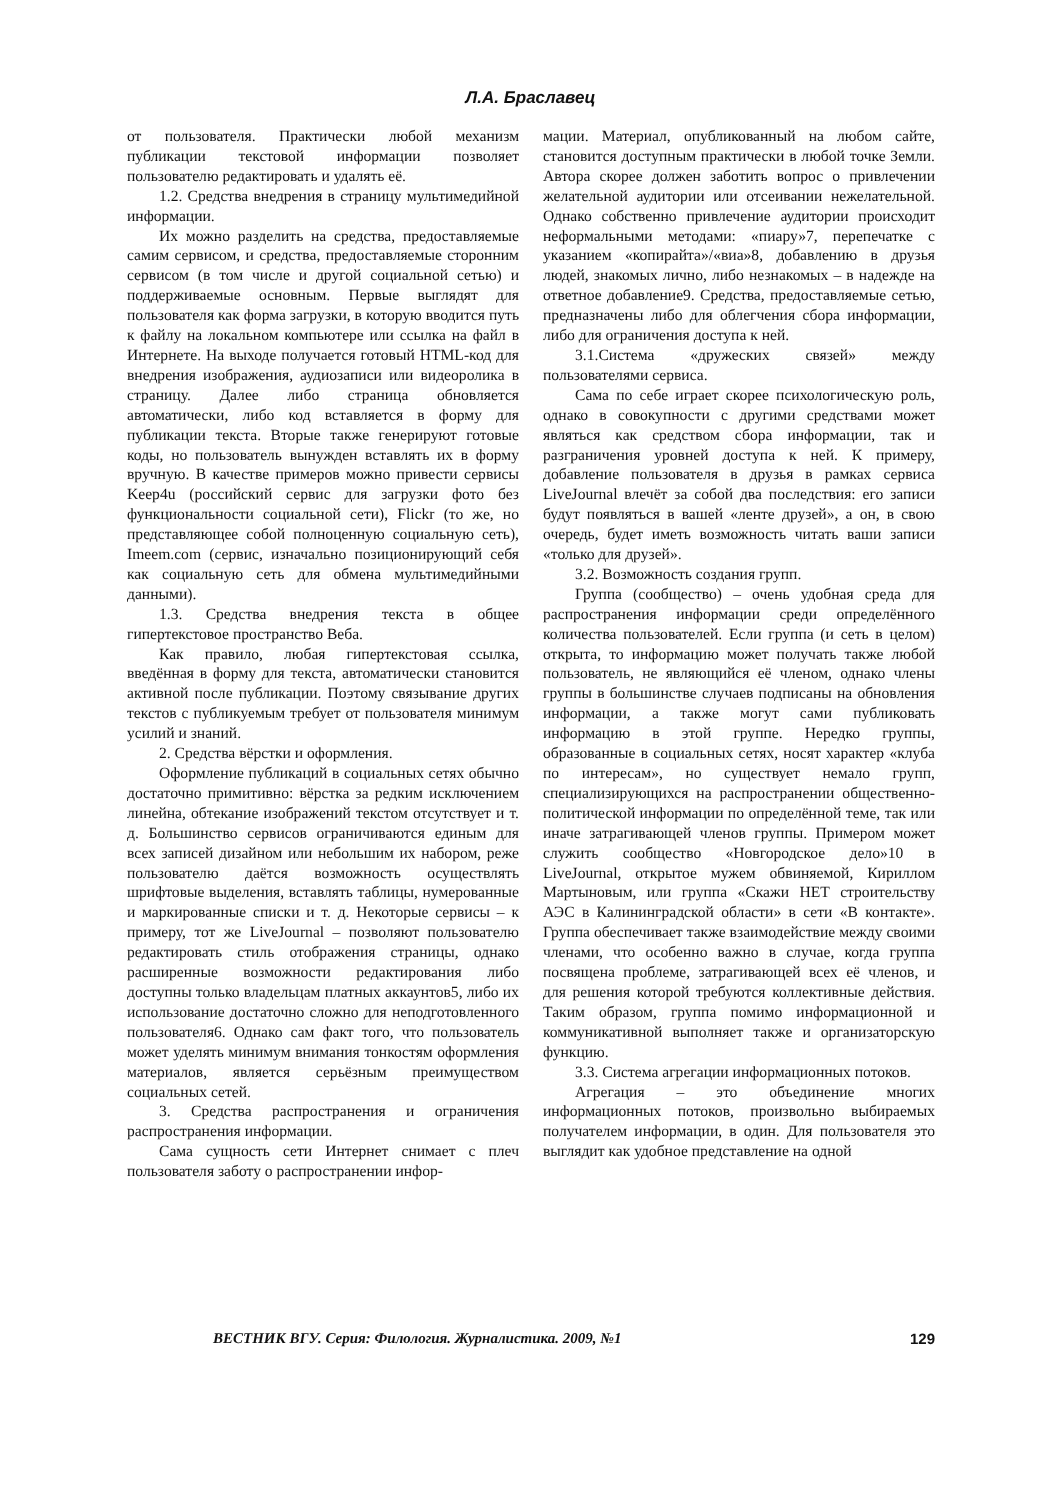Л.А. Браславец
от пользователя. Практически любой механизм публикации текстовой информации позволяет пользователю редактировать и удалять её.
1.2. Средства внедрения в страницу мультимедийной информации.
Их можно разделить на средства, предоставляемые самим сервисом, и средства, предоставляемые сторонним сервисом (в том числе и другой социальной сетью) и поддерживаемые основным. Первые выглядят для пользователя как форма загрузки, в которую вводится путь к файлу на локальном компьютере или ссылка на файл в Интернете. На выходе получается готовый HTML-код для внедрения изображения, аудиозаписи или видеоролика в страницу. Далее либо страница обновляется автоматически, либо код вставляется в форму для публикации текста. Вторые также генерируют готовые коды, но пользователь вынужден вставлять их в форму вручную. В качестве примеров можно привести сервисы Keep4u (российский сервис для загрузки фото без функциональности социальной сети), Flickr (то же, но представляющее собой полноценную социальную сеть), Imeem.com (сервис, изначально позиционирующий себя как социальную сеть для обмена мультимедийными данными).
1.3. Средства внедрения текста в общее гипертекстовое пространство Веба.
Как правило, любая гипертекстовая ссылка, введённая в форму для текста, автоматически становится активной после публикации. Поэтому связывание других текстов с публикуемым требует от пользователя минимум усилий и знаний.
2. Средства вёрстки и оформления.
Оформление публикаций в социальных сетях обычно достаточно примитивно: вёрстка за редким исключением линейна, обтекание изображений текстом отсутствует и т. д. Большинство сервисов ограничиваются единым для всех записей дизайном или небольшим их набором, реже пользователю даётся возможность осуществлять шрифтовые выделения, вставлять таблицы, нумерованные и маркированные списки и т. д. Некоторые сервисы – к примеру, тот же LiveJournal – позволяют пользователю редактировать стиль отображения страницы, однако расширенные возможности редактирования либо доступны только владельцам платных аккаунтов5, либо их использование достаточно сложно для неподготовленного пользователя6. Однако сам факт того, что пользователь может уделять минимум внимания тонкостям оформления материалов, является серьёзным преимуществом социальных сетей.
3. Средства распространения и ограничения распространения информации.
Сама сущность сети Интернет снимает с плеч пользователя заботу о распространении инфор-
мации. Материал, опубликованный на любом сайте, становится доступным практически в любой точке Земли. Автора скорее должен заботить вопрос о привлечении желательной аудитории или отсеивании нежелательной. Однако собственно привлечение аудитории происходит неформальными методами: «пиару»7, перепечатке с указанием «копирайта»/«виа»8, добавлению в друзья людей, знакомых лично, либо незнакомых – в надежде на ответное добавление9. Средства, предоставляемые сетью, предназначены либо для облегчения сбора информации, либо для ограничения доступа к ней.
3.1.Система «дружеских связей» между пользователями сервиса.
Сама по себе играет скорее психологическую роль, однако в совокупности с другими средствами может являться как средством сбора информации, так и разграничения уровней доступа к ней. К примеру, добавление пользователя в друзья в рамках сервиса LiveJournal влечёт за собой два последствия: его записи будут появляться в вашей «ленте друзей», а он, в свою очередь, будет иметь возможность читать ваши записи «только для друзей».
3.2. Возможность создания групп.
Группа (сообщество) – очень удобная среда для распространения информации среди определённого количества пользователей. Если группа (и сеть в целом) открыта, то информацию может получать также любой пользователь, не являющийся её членом, однако члены группы в большинстве случаев подписаны на обновления информации, а также могут сами публиковать информацию в этой группе. Нередко группы, образованные в социальных сетях, носят характер «клуба по интересам», но существует немало групп, специализирующихся на распространении общественно-политической информации по определённой теме, так или иначе затрагивающей членов группы. Примером может служить сообщество «Новгородское дело»10 в LiveJournal, открытое мужем обвиняемой, Кириллом Мартыновым, или группа «Скажи НЕТ строительству АЭС в Калининградской области» в сети «В контакте». Группа обеспечивает также взаимодействие между своими членами, что особенно важно в случае, когда группа посвящена проблеме, затрагивающей всех её членов, и для решения которой требуются коллективные действия. Таким образом, группа помимо информационной и коммуникативной выполняет также и организаторскую функцию.
3.3. Система агрегации информационных потоков.
Агрегация – это объединение многих информационных потоков, произвольно выбираемых получателем информации, в один. Для пользователя это выглядит как удобное представление на одной
ВЕСТНИК ВГУ. Серия: Филология. Журналистика. 2009, №1 129